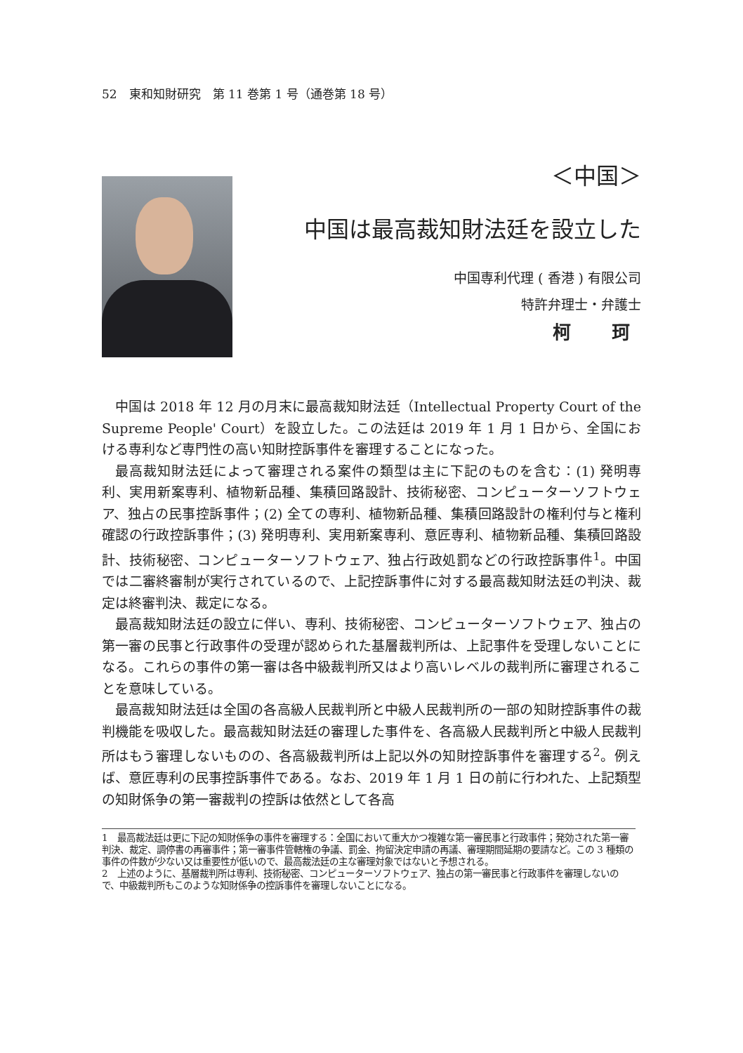52　東和知財研究　第 11 巻第 1 号（通巻第 18 号）
＜中国＞
中国は最高裁知財法廷を設立した
中国専利代理 ( 香港 ) 有限公司
特許弁理士・弁護士
柯　珂
中国は 2018 年 12 月の月末に最高裁知財法廷（Intellectual Property Court of the Supreme People' Court）を設立した。この法廷は 2019 年 1 月 1 日から、全国における専利など専門性の高い知財控訴事件を審理することになった。
最高裁知財法廷によって審理される案件の類型は主に下記のものを含む：(1) 発明専利、実用新案専利、植物新品種、集積回路設計、技術秘密、コンピューターソフトウェア、独占の民事控訴事件；(2) 全ての専利、植物新品種、集積回路設計の権利付与と権利確認の行政控訴事件；(3) 発明専利、実用新案専利、意匠専利、植物新品種、集積回路設計、技術秘密、コンピューターソフトウェア、独占行政処罰などの行政控訴事件<sup>1</sup>。中国では二審終審制が実行されているので、上記控訴事件に対する最高裁知財法廷の判決、裁定は終審判決、裁定になる。
最高裁知財法廷の設立に伴い、専利、技術秘密、コンピューターソフトウェア、独占の第一審の民事と行政事件の受理が認められた基層裁判所は、上記事件を受理しないことになる。これらの事件の第一審は各中級裁判所又はより高いレベルの裁判所に審理されることを意味している。
最高裁知財法廷は全国の各高級人民裁判所と中級人民裁判所の一部の知財控訴事件の裁判機能を吸収した。最高裁知財法廷の審理した事件を、各高級人民裁判所と中級人民裁判所はもう審理しないものの、各高級裁判所は上記以外の知財控訴事件を審理する<sup>2</sup>。例えば、意匠専利の民事控訴事件である。なお、2019 年 1 月 1 日の前に行われた、上記類型の知財係争の第一審裁判の控訴は依然として各高
1　最高裁法廷は更に下記の知財係争の事件を審理する：全国において重大かつ複雑な第一審民事と行政事件；発効された第一審判決、裁定、調停書の再審事件；第一審事件管轄権の争議、罰金、拘留決定申請の再議、審理期間延期の要請など。この 3 種類の事件の件数が少ない又は重要性が低いので、最高裁法廷の主な審理対象ではないと予想される。
2　上述のように、基層裁判所は専利、技術秘密、コンピューターソフトウェア、独占の第一審民事と行政事件を審理しないので、中級裁判所もこのような知財係争の控訴事件を審理しないことになる。